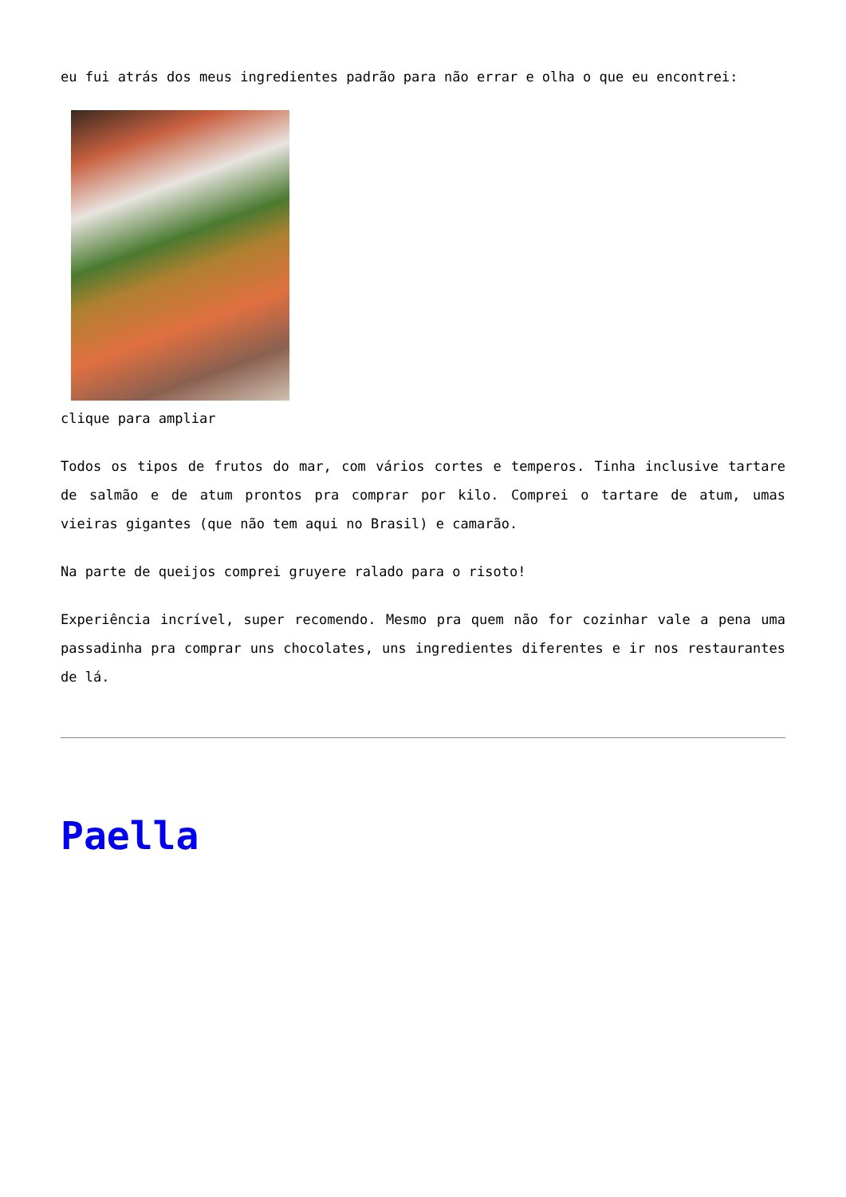eu fui atrás dos meus ingredientes padrão para não errar e olha o que eu encontrei:
clique para ampliar
Todos os tipos de frutos do mar, com vários cortes e temperos. Tinha inclusive tartare de salmão e de atum prontos pra comprar por kilo. Comprei o tartare de atum, umas vieiras gigantes (que não tem aqui no Brasil) e camarão.
Na parte de queijos comprei gruyere ralado para o risoto!
Experiência incrível, super recomendo. Mesmo pra quem não for cozinhar vale a pena uma passadinha pra comprar uns chocolates, uns ingredientes diferentes e ir nos restaurantes de lá.
Paella